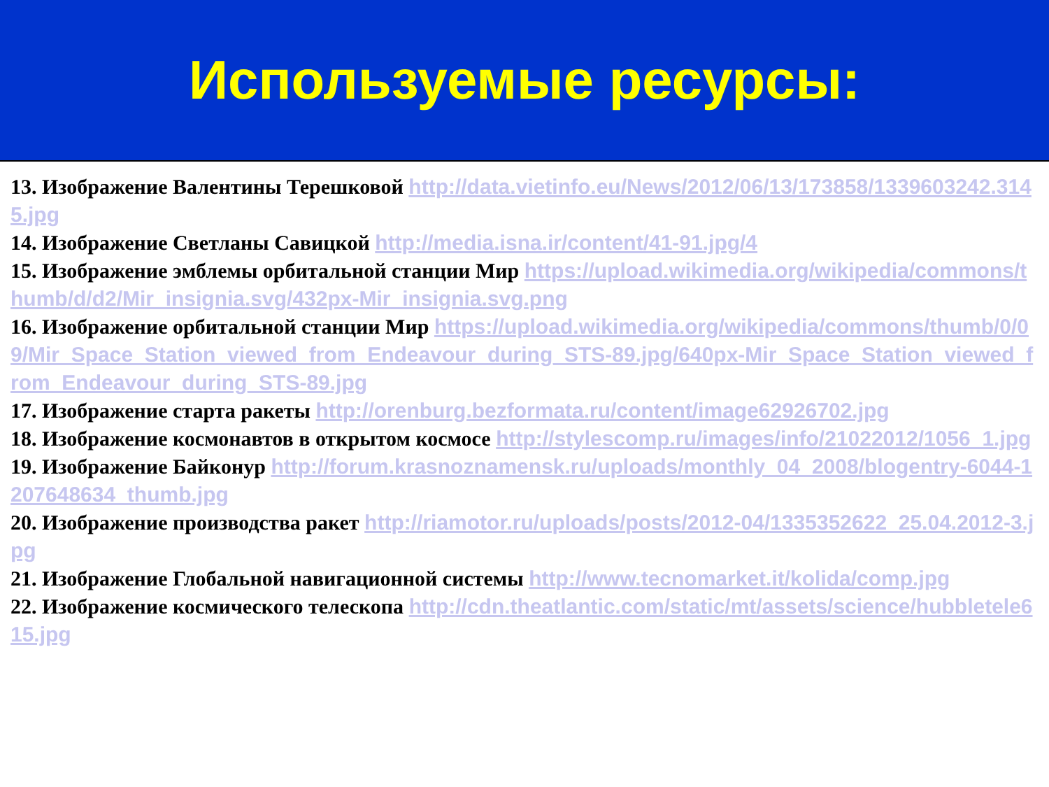Используемые ресурсы:
13. Изображение Валентины Терешковой http://data.vietinfo.eu/News/2012/06/13/173858/1339603242.3145.jpg
14. Изображение Светланы Савицкой http://media.isna.ir/content/41-91.jpg/4
15. Изображение эмблемы орбитальной станции Мир https://upload.wikimedia.org/wikipedia/commons/thumb/d/d2/Mir_insignia.svg/432px-Mir_insignia.svg.png
16. Изображение орбитальной станции Мир https://upload.wikimedia.org/wikipedia/commons/thumb/0/09/Mir_Space_Station_viewed_from_Endeavour_during_STS-89.jpg/640px-Mir_Space_Station_viewed_from_Endeavour_during_STS-89.jpg
17. Изображение старта ракеты http://orenburg.bezformata.ru/content/image62926702.jpg
18. Изображение космонавтов в открытом космосе http://stylescomp.ru/images/info/21022012/1056_1.jpg
19. Изображение Байконур http://forum.krasnoznamensk.ru/uploads/monthly_04_2008/blogentry-6044-1207648634_thumb.jpg
20. Изображение производства ракет http://riamotor.ru/uploads/posts/2012-04/1335352622_25.04.2012-3.jpg
21. Изображение Глобальной навигационной системы http://www.tecnomarket.it/kolida/comp.jpg
22. Изображение космического телескопа http://cdn.theatlantic.com/static/mt/assets/science/hubbletele615.jpg